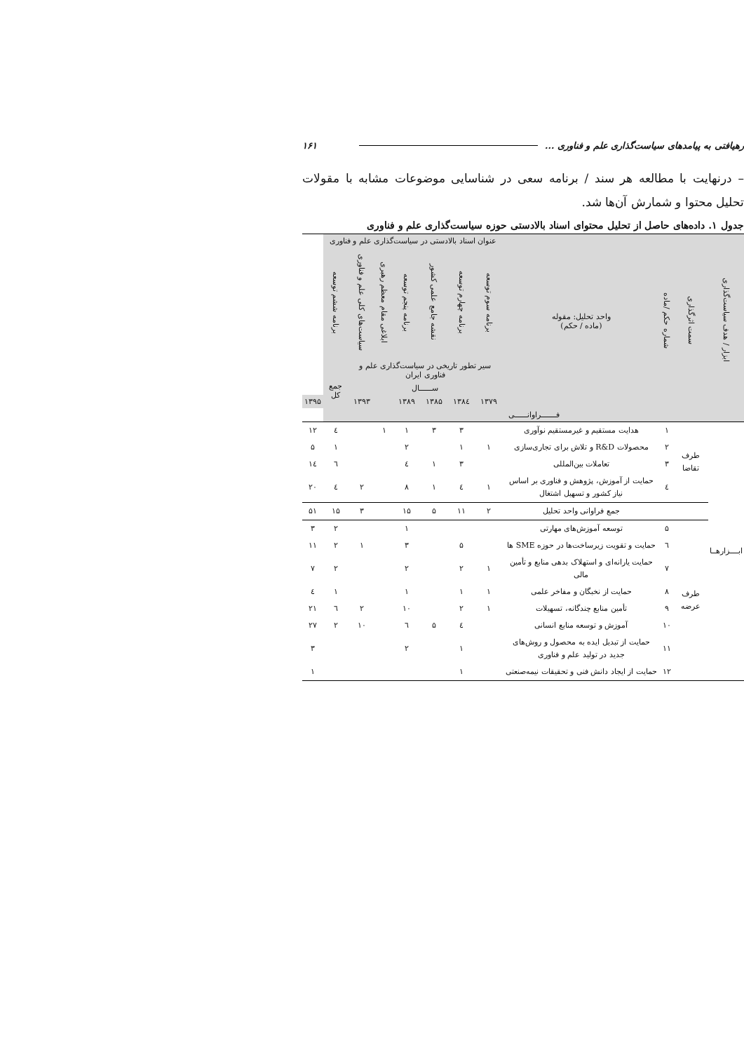رهیافتی به پیامدهای سیاست‌گذاری علم و فناوری ... ۱۶۱
– درنهایت با مطالعه هر سند / برنامه سعی در شناسایی موضوعات مشابه با مقولات تحلیل محتوا و شمارش آن‌ها شد.
جدول ۱. داده‌های حاصل از تحلیل محتوای اسناد بالادستی حوزه سیاست‌گذاری علم و فناوری
| ابزار / هدف سیاست‌گذاری | سمت اثرگذاری | شماره حکم /ماده | واحد تحلیل: مقوله (ماده / حکم) | عنوان اسناد بالادستی در سیاست‌گذاری علم و فناوری | | | | | | | |
| --- | --- | --- | --- | --- | --- | --- | --- | --- | --- | --- | --- |
| | | | | برنامه سوم توسعه | برنامه چهارم توسعه | نقشه جامع علمی کشور | برنامه پنجم توسعه | ابلاغی مقام معظم رهبری | سیاست‌های کلی علم و فناوری | برنامه ششم توسعه | |
| | | | | سیر تطور تاریخی در سیاست‌گذاری علم و فناوری ایران | | | | | | جمع کل | |
| | | | | ســــــال | | | | | | | |
| | | | | ۱۳۷۹ | ۱۳۸٤ | ۱۳۸۵ | ۱۳۸۹ | | ۱۳۹۳ | | ۱۳۹۵ |
| فـــــــراوانــــــی | | | | | | | | | | | |
| ابــــزارهــا | طرف تقاضا | ۱ | هدایت مستقیم و غیرمستقیم نوآوری | | ۳ | ۳ | ۱ | ۱ | | ٤ | ۱۲ |
| | | ۲ | محصولات R&D و تلاش برای تجاری‌سازی | ۱ | ۱ | | ۲ | | | ۱ | ۵ |
| | | ۳ | تعاملات بین‌المللی | | ۳ | ۱ | ٤ | | | ٦ | ۱٤ |
| | | ٤ | حمایت از آموزش، پژوهش و فناوری بر اساس نیاز کشور و تسهیل اشتغال | ۱ | ٤ | ۱ | ۸ | | ۲ | ٤ | ۲۰ |
| | | | جمع فراوانی واحد تحلیل | ۲ | ۱۱ | ۵ | ۱۵ | | ۳ | ۱۵ | ۵۱ |
| | طرف عرضه | ۵ | توسعه آموزش‌های مهارتی | | | | ۱ | | | ۲ | ۳ |
| | | ٦ | حمایت و تقویت زیرساخت‌ها در حوزه SME ها | | ۵ | | ۳ | | ۱ | ۲ | ۱۱ |
| | | ۷ | حمایت یارانه‌ای و استهلاک بدهی منابع و تأمین مالی | ۱ | ۲ | | ۲ | | | ۲ | ۷ |
| | | ۸ | حمایت از نخبگان و مفاخر علمی | ۱ | ۱ | | ۱ | | | ۱ | ٤ |
| | | ۹ | تأمین منابع چندگانه، تسهیلات | ۱ | ۲ | | ۱۰ | | ۲ | ٦ | ۲۱ |
| | | ۱۰ | آموزش و توسعه منابع انسانی | | ٤ | ۵ | ٦ | | ۱۰ | ۲ | ۲۷ |
| | | ۱۱ | حمایت از تبدیل ایده به محصول و روش‌های جدید در تولید علم و فناوری | | ۱ | | ۲ | | | | ۳ |
| | | ۱۲ | حمایت از ایجاد دانش فنی و تحقیقات نیمه‌صنعتی | | ۱ | | | | | | ۱ |